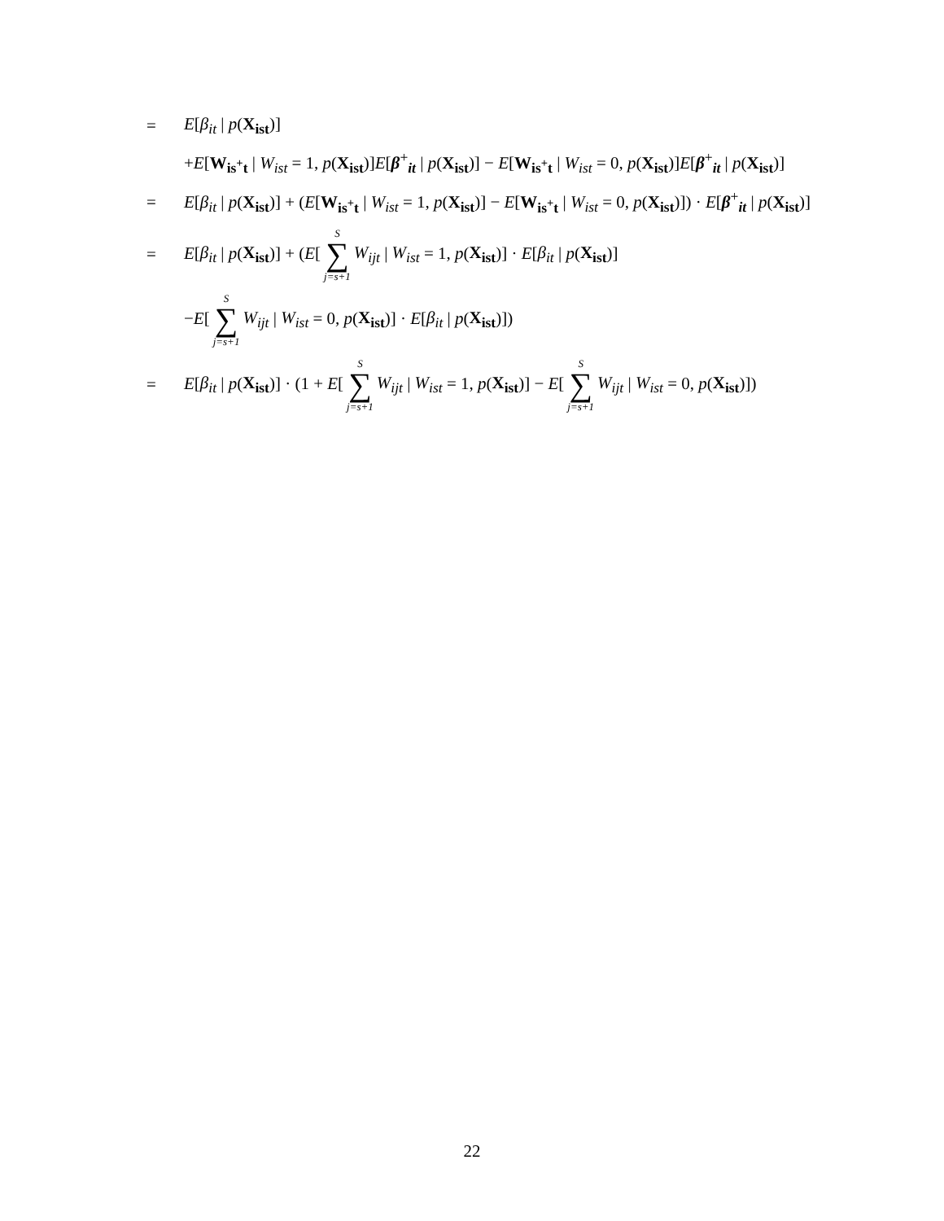= E[β<sub>it</sub> | p(X<sub>ist</sub>)]
+E[W<sub>is<sup>+</sup>t</sub> | W<sub>ist</sub> = 1, p(X<sub>ist</sub>)]E[β<sup>+</sup><sub>it</sub> | p(X<sub>ist</sub>)] − E[W<sub>is<sup>+</sup>t</sub> | W<sub>ist</sub> = 0, p(X<sub>ist</sub>)]E[β<sup>+</sup><sub>it</sub> | p(X<sub>ist</sub>)]
= E[β<sub>it</sub> | p(X<sub>ist</sub>)] + (E[W<sub>is<sup>+</sup>t</sub> | W<sub>ist</sub> = 1, p(X<sub>ist</sub>)] − E[W<sub>is<sup>+</sup>t</sub> | W<sub>ist</sub> = 0, p(X<sub>ist</sub>)]) · E[β<sup>+</sup><sub>it</sub> | p(X<sub>ist</sub>)]
= E[β<sub>it</sub> | p(X<sub>ist</sub>)] + (E[S ∑ j=s+1 W<sub>ijt</sub> | W<sub>ist</sub> = 1, p(X<sub>ist</sub>)] · E[β<sub>it</sub> | p(X<sub>ist</sub>)]
−E[S ∑ j=s+1 W<sub>ijt</sub> | W<sub>ist</sub> = 0, p(X<sub>ist</sub>)] · E[β<sub>it</sub> | p(X<sub>ist</sub>)])
= E[β<sub>it</sub> | p(X<sub>ist</sub>)] · (1 + E[S ∑ j=s+1 W<sub>ijt</sub> | W<sub>ist</sub> = 1, p(X<sub>ist</sub>)] − E[S ∑ j=s+1 W<sub>ijt</sub> | W<sub>ist</sub> = 0, p(X<sub>ist</sub>)])
22